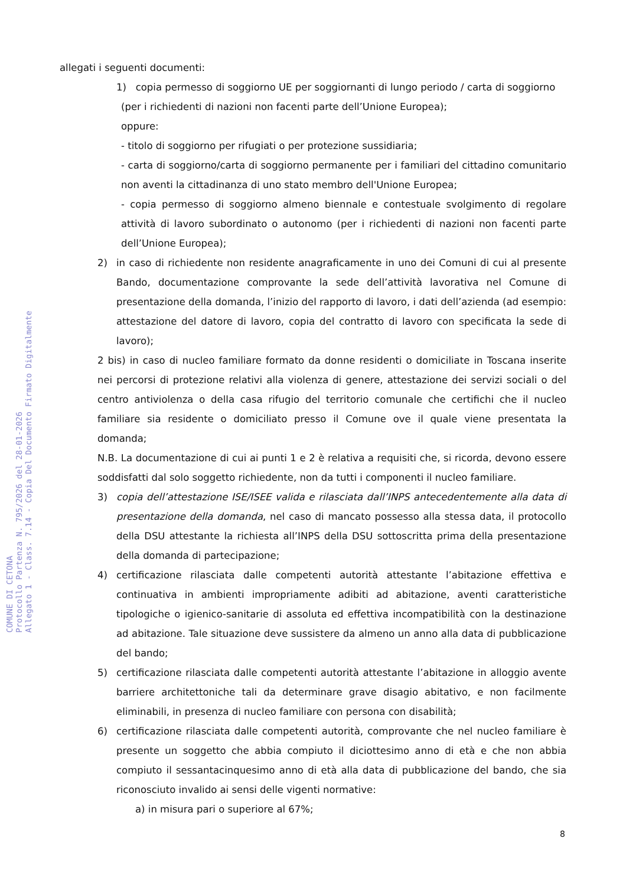allegati i seguenti documenti:
1) copia permesso di soggiorno UE per soggiornanti di lungo periodo / carta di soggiorno
(per i richiedenti di nazioni non facenti parte dell’Unione Europea);
oppure:
- titolo di soggiorno per rifugiati o per protezione sussidiaria;
- carta di soggiorno/carta di soggiorno permanente per i familiari del cittadino comunitario non aventi la cittadinanza di uno stato membro dell'Unione Europea;
- copia permesso di soggiorno almeno biennale e contestuale svolgimento di regolare attività di lavoro subordinato o autonomo (per i richiedenti di nazioni non facenti parte dell’Unione Europea);
2) in caso di richiedente non residente anagraficamente in uno dei Comuni di cui al presente Bando, documentazione comprovante la sede dell’attività lavorativa nel Comune di presentazione della domanda, l’inizio del rapporto di lavoro, i dati dell’azienda (ad esempio: attestazione del datore di lavoro, copia del contratto di lavoro con specificata la sede di lavoro);
2 bis) in caso di nucleo familiare formato da donne residenti o domiciliate in Toscana inserite nei percorsi di protezione relativi alla violenza di genere, attestazione dei servizi sociali o del centro antiviolenza o della casa rifugio del territorio comunale che certifichi che il nucleo familiare sia residente o domiciliato presso il Comune ove il quale viene presentata la domanda;
N.B. La documentazione di cui ai punti 1 e 2 è relativa a requisiti che, si ricorda, devono essere soddisfatti dal solo soggetto richiedente, non da tutti i componenti il nucleo familiare.
3) copia dell’attestazione ISE/ISEE valida e rilasciata dall’INPS antecedentemente alla data di presentazione della domanda, nel caso di mancato possesso alla stessa data, il protocollo della DSU attestante la richiesta all’INPS della DSU sottoscritta prima della presentazione della domanda di partecipazione;
4) certificazione rilasciata dalle competenti autorità attestante l’abitazione effettiva e continuativa in ambienti impropriamente adibiti ad abitazione, aventi caratteristiche tipologiche o igienico-sanitarie di assoluta ed effettiva incompatibilità con la destinazione ad abitazione. Tale situazione deve sussistere da almeno un anno alla data di pubblicazione del bando;
5) certificazione rilasciata dalle competenti autorità attestante l’abitazione in alloggio avente barriere architettoniche tali da determinare grave disagio abitativo, e non facilmente eliminabili, in presenza di nucleo familiare con persona con disabilità;
6) certificazione rilasciata dalle competenti autorità, comprovante che nel nucleo familiare è presente un soggetto che abbia compiuto il diciottesimo anno di età e che non abbia compiuto il sessantacinquesimo anno di età alla data di pubblicazione del bando, che sia riconosciuto invalido ai sensi delle vigenti normative:
a) in misura pari o superiore al 67%;
COMUNE DI CETONA
Protocollo Partenza N. 795/2026 del 28-01-2026
Allegato 1 - Class. 7.14 - Copia Del Documento Firmato Digitalmente
8